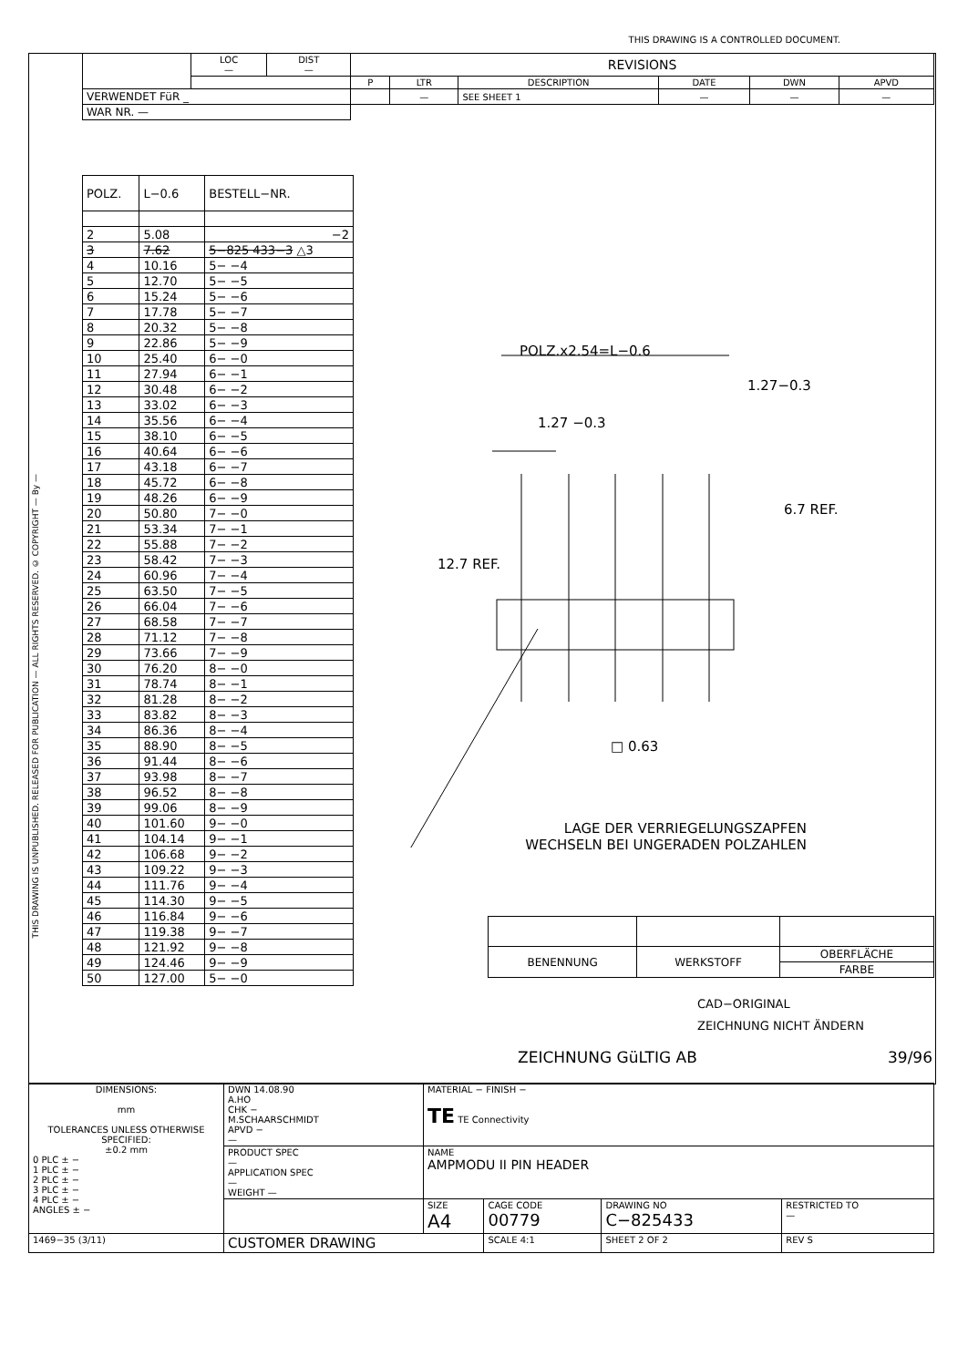THIS DRAWING IS A CONTROLLED DOCUMENT.
THIS DRAWING IS UNPUBLISHED. RELEASED FOR PUBLICATION — ALL RIGHTS RESERVED. © COPYRIGHT — By —
| | LOC — | DIST — | REVISIONS | | | | | |
| | | | P | LTR | DESCRIPTION | DATE | DWN | APVD |
| VERWENDET FüR _ | | | | — | SEE SHEET 1 | — | — | — |
| WAR NR. — | | | | | | | | |
| POLZ. | L−0.6 | BESTELL−NR. |
| 2 | 5.08 | −2 |
| 3 | 7.62 | 5−825 433−3 △3 |
| 4 | 10.16 | 5− −4 |
| 5 | 12.70 | 5− −5 |
| 6 | 15.24 | 5− −6 |
| 7 | 17.78 | 5− −7 |
| 8 | 20.32 | 5− −8 |
| 9 | 22.86 | 5− −9 |
| 10 | 25.40 | 6− −0 |
| 11 | 27.94 | 6− −1 |
| 12 | 30.48 | 6− −2 |
| 13 | 33.02 | 6− −3 |
| 14 | 35.56 | 6− −4 |
| 15 | 38.10 | 6− −5 |
| 16 | 40.64 | 6− −6 |
| 17 | 43.18 | 6− −7 |
| 18 | 45.72 | 6− −8 |
| 19 | 48.26 | 6− −9 |
| 20 | 50.80 | 7− −0 |
| 21 | 53.34 | 7− −1 |
| 22 | 55.88 | 7− −2 |
| 23 | 58.42 | 7− −3 |
| 24 | 60.96 | 7− −4 |
| 25 | 63.50 | 7− −5 |
| 26 | 66.04 | 7− −6 |
| 27 | 68.58 | 7− −7 |
| 28 | 71.12 | 7− −8 |
| 29 | 73.66 | 7− −9 |
| 30 | 76.20 | 8− −0 |
| 31 | 78.74 | 8− −1 |
| 32 | 81.28 | 8− −2 |
| 33 | 83.82 | 8− −3 |
| 34 | 86.36 | 8− −4 |
| 35 | 88.90 | 8− −5 |
| 36 | 91.44 | 8− −6 |
| 37 | 93.98 | 8− −7 |
| 38 | 96.52 | 8− −8 |
| 39 | 99.06 | 8− −9 |
| 40 | 101.60 | 9− −0 |
| 41 | 104.14 | 9− −1 |
| 42 | 106.68 | 9− −2 |
| 43 | 109.22 | 9− −3 |
| 44 | 111.76 | 9− −4 |
| 45 | 114.30 | 9− −5 |
| 46 | 116.84 | 9− −6 |
| 47 | 119.38 | 9− −7 |
| 48 | 121.92 | 9− −8 |
| 49 | 124.46 | 9− −9 |
| 50 | 127.00 | 5− −0 |
POLZ.x2.54=L−0.6
1.27−0.3
1.27 −0.3
12.7 REF.
6.7 REF.
□ 0.63
LAGE DER VERRIEGELUNGSZAPFEN
WECHSELN BEI UNGERADEN POLZAHLEN
| BENENNUNG | WERKSTOFF | OBERFLÄCHE |
| | | FARBE |
CAD−ORIGINAL
ZEICHNUNG NICHT ÄNDERN
ZEICHNUNG GüLTIG AB 39/96
| DIMENSIONS: mm TOLERANCES UNLESS OTHERWISE SPECIFIED: ±0.2 mm 0 PLC ± − 1 PLC ± − 2 PLC ± − 3 PLC ± − 4 PLC ± − ANGLES ± − | DWN 14.08.90 A.HO CHK − M.SCHAARSCHMIDT APVD − — | MATERIAL − FINISH − TE TE Connectivity | | | |
| | PRODUCT SPEC — APPLICATION SPEC — WEIGHT — | NAME AMPMODU II PIN HEADER | | | |
| | | SIZE A4 | CAGE CODE 00779 | DRAWING NO C−825433 | RESTRICTED TO — |
| 1469−35 (3/11) | CUSTOMER DRAWING | | SCALE 4:1 | SHEET 2 OF 2 | REV S |